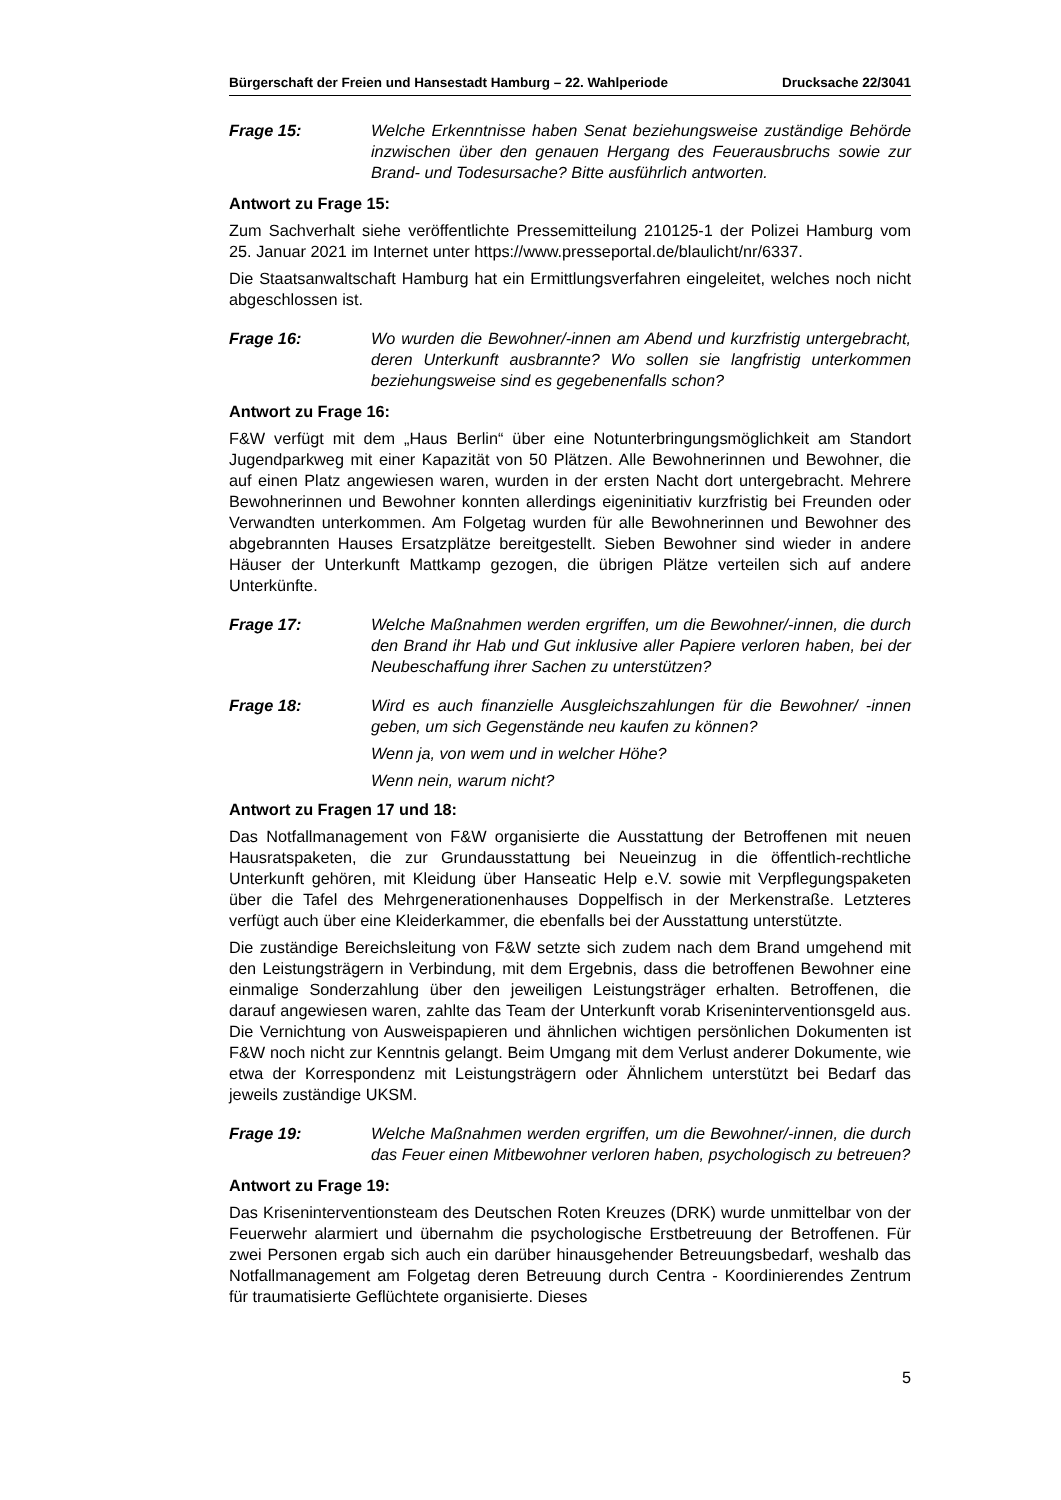Bürgerschaft der Freien und Hansestadt Hamburg – 22. Wahlperiode Drucksache 22/3041
Frage 15: Welche Erkenntnisse haben Senat beziehungsweise zuständige Behörde inzwischen über den genauen Hergang des Feuerausbruchs sowie zur Brand- und Todesursache? Bitte ausführlich antworten.
Antwort zu Frage 15:
Zum Sachverhalt siehe veröffentlichte Pressemitteilung 210125-1 der Polizei Hamburg vom 25. Januar 2021 im Internet unter https://www.presseportal.de/blaulicht/nr/6337.
Die Staatsanwaltschaft Hamburg hat ein Ermittlungsverfahren eingeleitet, welches noch nicht abgeschlossen ist.
Frage 16: Wo wurden die Bewohner/-innen am Abend und kurzfristig untergebracht, deren Unterkunft ausbrannte? Wo sollen sie langfristig unterkommen beziehungsweise sind es gegebenenfalls schon?
Antwort zu Frage 16:
F&W verfügt mit dem „Haus Berlin“ über eine Notunterbringungsmöglichkeit am Standort Jugendparkweg mit einer Kapazität von 50 Plätzen. Alle Bewohnerinnen und Bewohner, die auf einen Platz angewiesen waren, wurden in der ersten Nacht dort untergebracht. Mehrere Bewohnerinnen und Bewohner konnten allerdings eigeninitiativ kurzfristig bei Freunden oder Verwandten unterkommen. Am Folgetag wurden für alle Bewohnerinnen und Bewohner des abgebrannten Hauses Ersatzplätze bereitgestellt. Sieben Bewohner sind wieder in andere Häuser der Unterkunft Mattkamp gezogen, die übrigen Plätze verteilen sich auf andere Unterkünfte.
Frage 17: Welche Maßnahmen werden ergriffen, um die Bewohner/-innen, die durch den Brand ihr Hab und Gut inklusive aller Papiere verloren haben, bei der Neubeschaffung ihrer Sachen zu unterstützen?
Frage 18: Wird es auch finanzielle Ausgleichszahlungen für die Bewohner/ -innen geben, um sich Gegenstände neu kaufen zu können?
Wenn ja, von wem und in welcher Höhe?
Wenn nein, warum nicht?
Antwort zu Fragen 17 und 18:
Das Notfallmanagement von F&W organisierte die Ausstattung der Betroffenen mit neuen Hausratspaketen, die zur Grundausstattung bei Neueinzug in die öffentlich-rechtliche Unterkunft gehören, mit Kleidung über Hanseatic Help e.V. sowie mit Verpflegungspaketen über die Tafel des Mehrgenerationenhauses Doppelfisch in der Merkenstraße. Letzteres verfügt auch über eine Kleiderkammer, die ebenfalls bei der Ausstattung unterstützte.
Die zuständige Bereichsleitung von F&W setzte sich zudem nach dem Brand umgehend mit den Leistungsträgern in Verbindung, mit dem Ergebnis, dass die betroffenen Bewohner eine einmalige Sonderzahlung über den jeweiligen Leistungsträger erhalten. Betroffenen, die darauf angewiesen waren, zahlte das Team der Unterkunft vorab Kriseninterventionsgeld aus. Die Vernichtung von Ausweispapieren und ähnlichen wichtigen persönlichen Dokumenten ist F&W noch nicht zur Kenntnis gelangt. Beim Umgang mit dem Verlust anderer Dokumente, wie etwa der Korrespondenz mit Leistungsträgern oder Ähnlichem unterstützt bei Bedarf das jeweils zuständige UKSM.
Frage 19: Welche Maßnahmen werden ergriffen, um die Bewohner/-innen, die durch das Feuer einen Mitbewohner verloren haben, psychologisch zu betreuen?
Antwort zu Frage 19:
Das Kriseninterventionsteam des Deutschen Roten Kreuzes (DRK) wurde unmittelbar von der Feuerwehr alarmiert und übernahm die psychologische Erstbetreuung der Betroffenen. Für zwei Personen ergab sich auch ein darüber hinausgehender Betreuungsbedarf, weshalb das Notfallmanagement am Folgetag deren Betreuung durch Centra - Koordinierendes Zentrum für traumatisierte Geflüchtete organisierte. Dieses
5